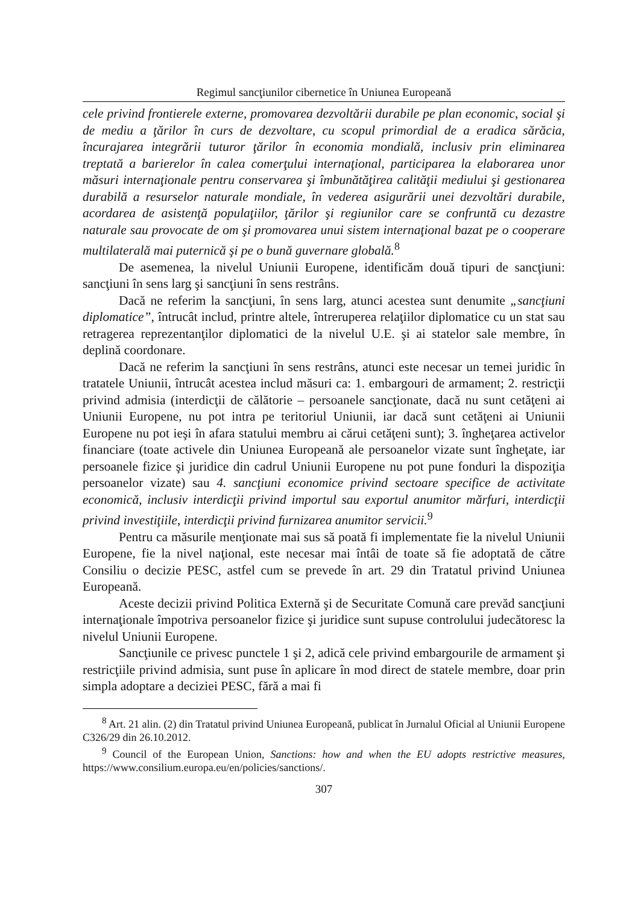Regimul sancţiunilor cibernetice în Uniunea Europeană
cele privind frontierele externe, promovarea dezvoltării durabile pe plan economic, social şi de mediu a ţărilor în curs de dezvoltare, cu scopul primordial de a eradica sărăcia, încurajarea integrării tuturor ţărilor în economia mondială, inclusiv prin eliminarea treptată a barierelor în calea comerţului internaţional, participarea la elaborarea unor măsuri internaţionale pentru conservarea şi îmbunătăţirea calităţii mediului şi gestionarea durabilă a resurselor naturale mondiale, în vederea asigurării unei dezvoltări durabile, acordarea de asistenţă populaţiilor, ţărilor şi regiunilor care se confruntă cu dezastre naturale sau provocate de om şi promovarea unui sistem internaţional bazat pe o cooperare multilaterală mai puternică şi pe o bună guvernare globală.<sup>8</sup>
De asemenea, la nivelul Uniunii Europene, identificăm două tipuri de sancţiuni: sancţiuni în sens larg şi sancţiuni în sens restrâns.
Dacă ne referim la sancţiuni, în sens larg, atunci acestea sunt denumite „sancţiuni diplomatice”, întrucât includ, printre altele, întreruperea relaţiilor diplomatice cu un stat sau retragerea reprezentanţilor diplomatici de la nivelul U.E. şi ai statelor sale membre, în deplină coordonare.
Dacă ne referim la sancţiuni în sens restrâns, atunci este necesar un temei juridic în tratatele Uniunii, întrucât acestea includ măsuri ca: 1. embargouri de armament; 2. restricţii privind admisia (interdicţii de călătorie – persoanele sancţionate, dacă nu sunt cetăţeni ai Uniunii Europene, nu pot intra pe teritoriul Uniunii, iar dacă sunt cetăţeni ai Uniunii Europene nu pot ieşi în afara statului membru ai cărui cetăţeni sunt); 3. îngheţarea activelor financiare (toate activele din Uniunea Europeană ale persoanelor vizate sunt îngheţate, iar persoanele fizice şi juridice din cadrul Uniunii Europene nu pot pune fonduri la dispoziţia persoanelor vizate) sau 4. sancţiuni economice privind sectoare specifice de activitate economică, inclusiv interdicţii privind importul sau exportul anumitor mărfuri, interdicţii privind investiţiile, interdicţii privind furnizarea anumitor servicii.<sup>9</sup>
Pentru ca măsurile menţionate mai sus să poată fi implementate fie la nivelul Uniunii Europene, fie la nivel naţional, este necesar mai întâi de toate să fie adoptată de către Consiliu o decizie PESC, astfel cum se prevede în art. 29 din Tratatul privind Uniunea Europeană.
Aceste decizii privind Politica Externă şi de Securitate Comună care prevăd sancţiuni internaţionale împotriva persoanelor fizice şi juridice sunt supuse controlului judecătoresc la nivelul Uniunii Europene.
Sancţiunile ce privesc punctele 1 şi 2, adică cele privind embargourile de armament şi restricţiile privind admisia, sunt puse în aplicare în mod direct de statele membre, doar prin simpla adoptare a deciziei PESC, fără a mai fi
<sup>8</sup> Art. 21 alin. (2) din Tratatul privind Uniunea Europeană, publicat în Jurnalul Oficial al Uniunii Europene C326/29 din 26.10.2012.
<sup>9</sup> Council of the European Union, Sanctions: how and when the EU adopts restrictive measures, https://www.consilium.europa.eu/en/policies/sanctions/.
307